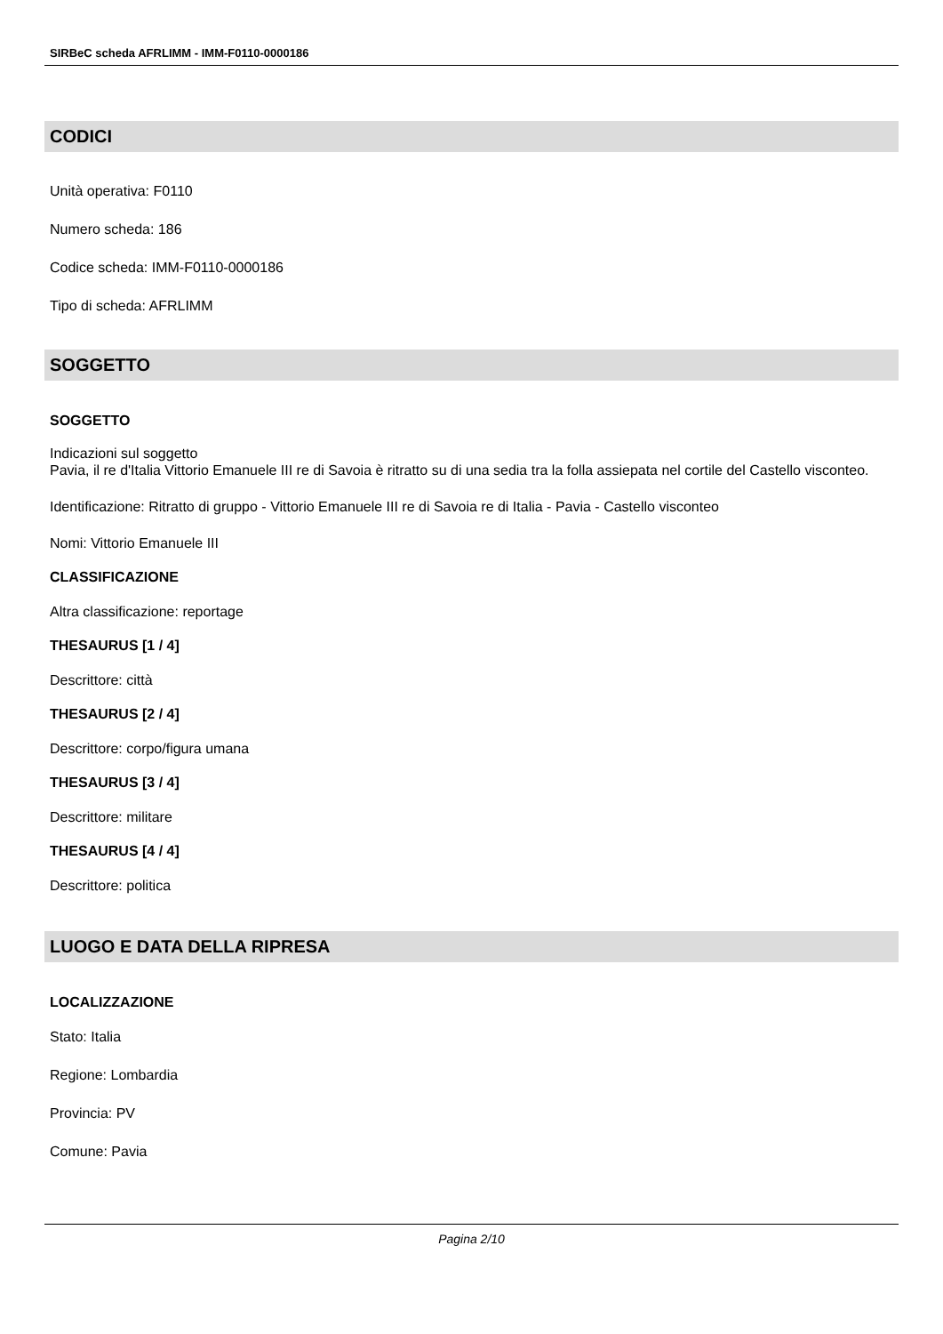SIRBeC scheda AFRLIMM - IMM-F0110-0000186
CODICI
Unità operativa: F0110
Numero scheda: 186
Codice scheda: IMM-F0110-0000186
Tipo di scheda: AFRLIMM
SOGGETTO
SOGGETTO
Indicazioni sul soggetto
Pavia, il re d'Italia Vittorio Emanuele III re di Savoia è ritratto su di una sedia tra la folla assiepata nel cortile del Castello visconteo.
Identificazione: Ritratto di gruppo - Vittorio Emanuele III re di Savoia re di Italia - Pavia - Castello visconteo
Nomi: Vittorio Emanuele III
CLASSIFICAZIONE
Altra classificazione: reportage
THESAURUS [1 / 4]
Descrittore: città
THESAURUS [2 / 4]
Descrittore: corpo/figura umana
THESAURUS [3 / 4]
Descrittore: militare
THESAURUS [4 / 4]
Descrittore: politica
LUOGO E DATA DELLA RIPRESA
LOCALIZZAZIONE
Stato: Italia
Regione: Lombardia
Provincia: PV
Comune: Pavia
Pagina 2/10